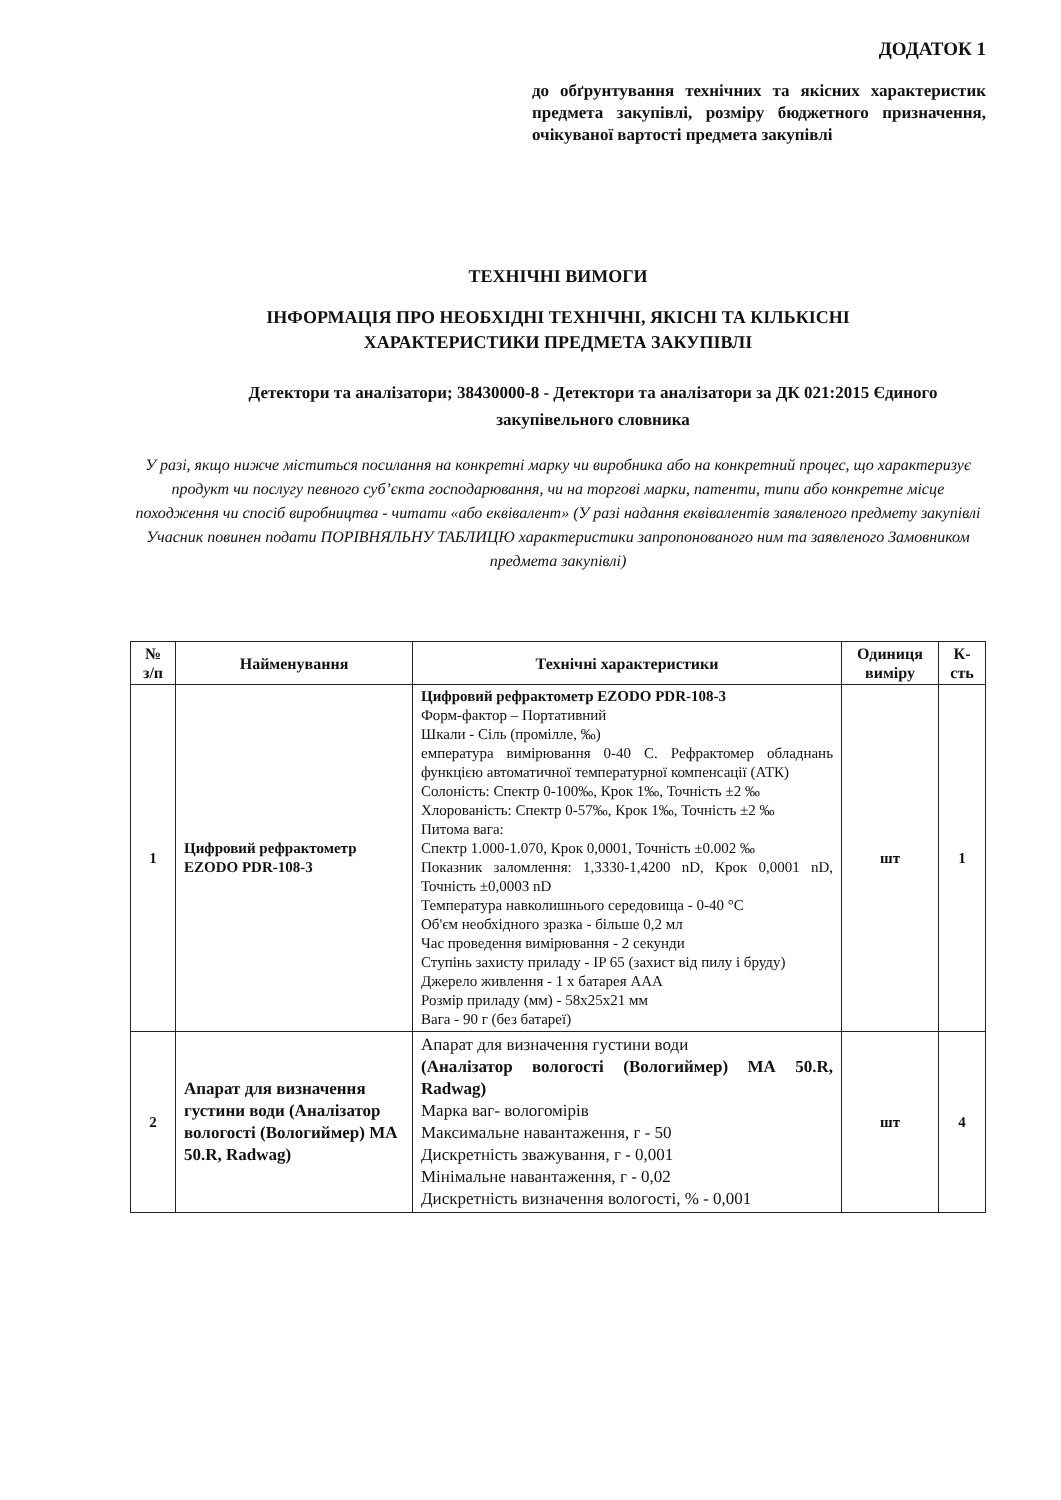ДОДАТОК 1
до обґрунтування технічних та якісних характеристик предмета закупівлі, розміру бюджетного призначення, очікуваної вартості предмета закупівлі
ТЕХНІЧНІ ВИМОГИ
ІНФОРМАЦІЯ ПРО НЕОБХІДНІ ТЕХНІЧНІ, ЯКІСНІ ТА КІЛЬКІСНІ
ХАРАКТЕРИСТИКИ ПРЕДМЕТА ЗАКУПІВЛІ
Детектори та аналізатори; 38430000-8 - Детектори та аналізатори за ДК 021:2015 Єдиного закупівельного словника
У разі, якщо нижче міститься посилання на конкретні марку чи виробника або на конкретний процес, що характеризує продукт чи послугу певного суб’єкта господарювання, чи на торгові марки, патенти, типи або конкретне місце походження чи спосіб виробництва - читати «або еквівалент» (У разі надання еквівалентів заявленого предмету закупівлі Учасник повинен подати ПОРІВНЯЛЬНУ ТАБЛИЦЮ характеристики запропонованого ним та заявленого Замовником предмета закупівлі)
| № з/п | Найменування | Технічні характеристики | Одиниця виміру | К-сть |
| --- | --- | --- | --- | --- |
| 1 | Цифровий рефрактометр EZODO PDR-108-3 | Цифровий рефрактометр EZODO PDR-108-3 Форм-фактор – Портативний Шкали - Сіль (промілле, ‰) емпература вимірювання 0-40 С. Рефрактомер обладнань функцією автоматичної температурної компенсації (АТК) Солоність: Спектр 0-100‰, Крок 1‰, Точність ±2 ‰ Хлорованість: Спектр 0-57‰, Крок 1‰, Точність ±2 ‰ Питома вага: Спектр 1.000-1.070, Крок 0,0001, Точність ±0.002 ‰ Показник заломлення: 1,3330-1,4200 nD, Крок 0,0001 nD, Точність ±0,0003 nD Температура навколишнього середовища - 0-40 °C Об'єм необхідного зразка - більше 0,2 мл Час проведення вимірювання - 2 секунди Ступінь захисту приладу - IP 65 (захист від пилу і бруду) Джерело живлення - 1 х батарея AAA Розмір приладу (мм) - 58x25x21 мм Вага - 90 г (без батареї) | шт | 1 |
| 2 | Апарат для визначення густини води (Аналізатор вологості (Вологиймер) МА 50.R, Radwag) | Апарат для визначення густини води (Аналізатор вологості (Вологиймер) МА 50.R, Radwag) Марка ваг- вологомірів Максимальне навантаження, г - 50 Дискретність зважування, г - 0,001 Мінімальне навантаження, г - 0,02 Дискретність визначення вологості, % - 0,001 | шт | 4 |